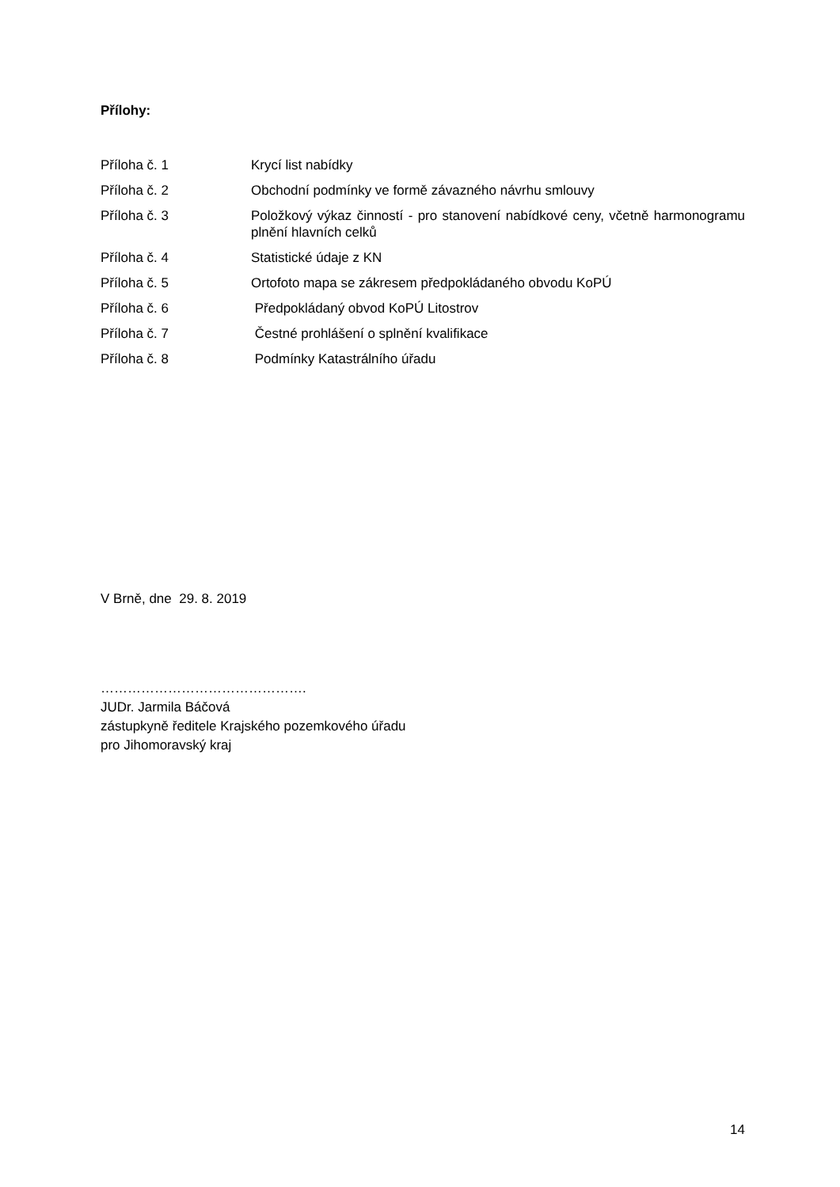Přílohy:
Příloha č. 1 Krycí list nabídky
Příloha č. 2 Obchodní podmínky ve formě závazného návrhu smlouvy
Příloha č. 3 Položkový výkaz činností - pro stanovení nabídkové ceny, včetně harmonogramu plnění hlavních celků
Příloha č. 4 Statistické údaje z KN
Příloha č. 5 Ortofoto mapa se zákresem předpokládaného obvodu KoPÚ
Příloha č. 6 Předpokládaný obvod KoPÚ Litostrov
Příloha č. 7 Čestné prohlášení o splnění kvalifikace
Příloha č. 8 Podmínky Katastrálního úřadu
V Brně, dne 29. 8. 2019
……………………………………….
JUDr. Jarmila Báčová
zástupkyně ředitele Krajského pozemkového úřadu
pro Jihomoravský kraj
14